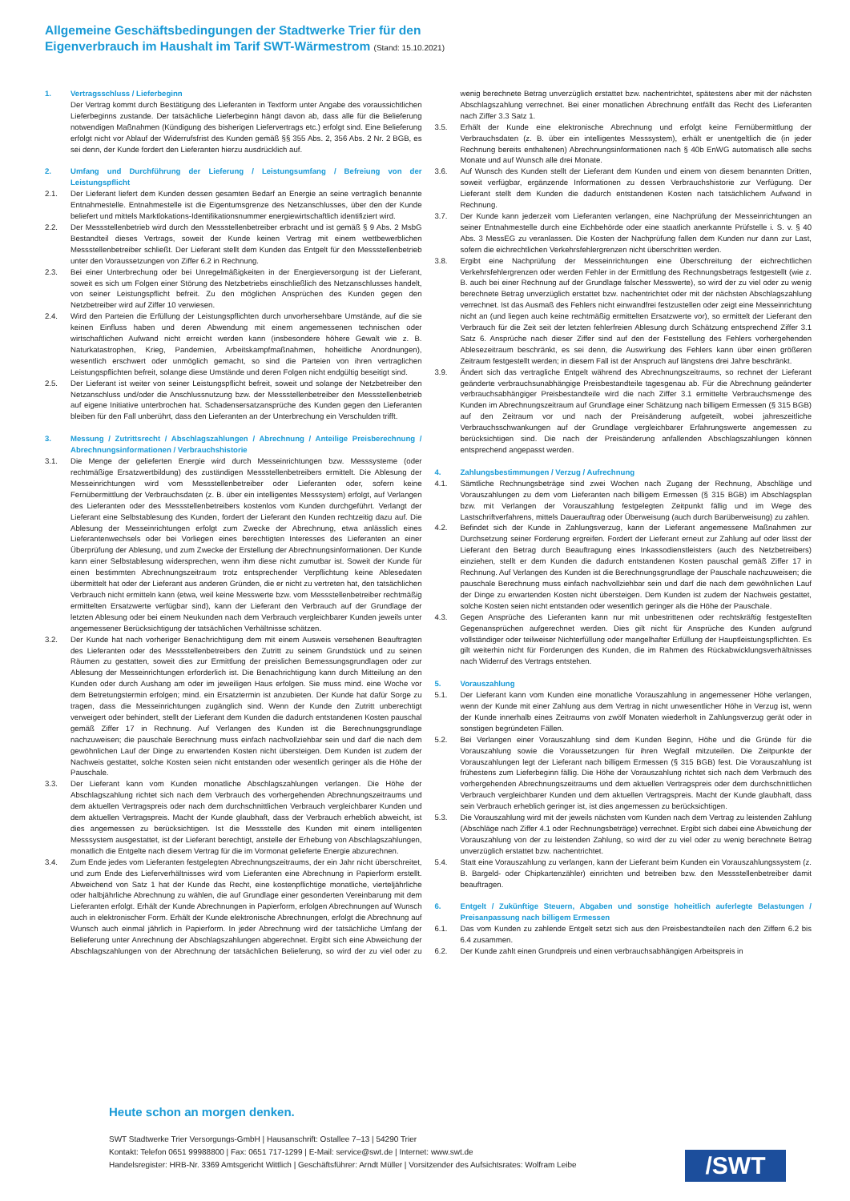Allgemeine Geschäftsbedingungen der Stadtwerke Trier für den
Eigenverbrauch im Haushalt im Tarif SWT-Wärmestrom (Stand: 15.10.2021)
1. Vertragsschluss / Lieferbeginn
Der Vertrag kommt durch Bestätigung des Lieferanten in Textform unter Angabe des voraussichtlichen Lieferbeginns zustande. Der tatsächliche Lieferbeginn hängt davon ab, dass alle für die Belieferung notwendigen Maßnahmen (Kündigung des bisherigen Liefervertrags etc.) erfolgt sind. Eine Belieferung erfolgt nicht vor Ablauf der Widerrufsfrist des Kunden gemäß §§ 355 Abs. 2, 356 Abs. 2 Nr. 2 BGB, es sei denn, der Kunde fordert den Lieferanten hierzu ausdrücklich auf.
2. Umfang und Durchführung der Lieferung / Leistungsumfang / Befreiung von der Leistungspflicht
2.1. Der Lieferant liefert dem Kunden dessen gesamten Bedarf an Energie an seine vertraglich benannte Entnahmestelle. Entnahmestelle ist die Eigentumsgrenze des Netzanschlusses, über den der Kunde beliefert und mittels Marktlokations-Identifikationsnummer energiewirtschaftlich identifiziert wird.
2.2. Der Messstellenbetrieb wird durch den Messstellenbetreiber erbracht und ist gemäß § 9 Abs. 2 MsbG Bestandteil dieses Vertrags, soweit der Kunde keinen Vertrag mit einem wettbewerblichen Messstellenbetreiber schließt. Der Lieferant stellt dem Kunden das Entgelt für den Messstellenbetrieb unter den Voraussetzungen von Ziffer 6.2 in Rechnung.
2.3. Bei einer Unterbrechung oder bei Unregelmäßigkeiten in der Energieversorgung ist der Lieferant, soweit es sich um Folgen einer Störung des Netzbetriebs einschließlich des Netzanschlusses handelt, von seiner Leistungspflicht befreit. Zu den möglichen Ansprüchen des Kunden gegen den Netzbetreiber wird auf Ziffer 10 verwiesen.
2.4. Wird den Parteien die Erfüllung der Leistungspflichten durch unvorhersehbare Umstände, auf die sie keinen Einfluss haben und deren Abwendung mit einem angemessenen technischen oder wirtschaftlichen Aufwand nicht erreicht werden kann (insbesondere höhere Gewalt wie z. B. Naturkatastrophen, Krieg, Pandemien, Arbeitskampfmaßnahmen, hoheitliche Anordnungen), wesentlich erschwert oder unmöglich gemacht, so sind die Parteien von ihren vertraglichen Leistungspflichten befreit, solange diese Umstände und deren Folgen nicht endgültig beseitigt sind.
2.5. Der Lieferant ist weiter von seiner Leistungspflicht befreit, soweit und solange der Netzbetreiber den Netzanschluss und/oder die Anschlussnutzung bzw. der Messstellenbetreiber den Messstellenbetrieb auf eigene Initiative unterbrochen hat. Schadensersatzansprüche des Kunden gegen den Lieferanten bleiben für den Fall unberührt, dass den Lieferanten an der Unterbrechung ein Verschulden trifft.
3. Messung / Zutrittsrecht / Abschlagszahlungen / Abrechnung / Anteilige Preisberechnung / Abrechnungsinformationen / Verbrauchshistorie
3.1. Die Menge der gelieferten Energie wird durch Messeinrichtungen bzw. Messsysteme (oder rechtmäßige Ersatzwertbildung) des zuständigen Messstellenbetreibers ermittelt. Die Ablesung der Messeinrichtungen wird vom Messstellenbetreiber oder Lieferanten oder, sofern keine Fernübermittlung der Verbrauchsdaten (z. B. über ein intelligentes Messsystem) erfolgt, auf Verlangen des Lieferanten oder des Messstellenbetreibers kostenlos vom Kunden durchgeführt. Verlangt der Lieferant eine Selbstablesung des Kunden, fordert der Lieferant den Kunden rechtzeitig dazu auf. Die Ablesung der Messeinrichtungen erfolgt zum Zwecke der Abrechnung, etwa anlässlich eines Lieferantenwechsels oder bei Vorliegen eines berechtigten Interesses des Lieferanten an einer Überprüfung der Ablesung, und zum Zwecke der Erstellung der Abrechnungsinformationen. Der Kunde kann einer Selbstablesung widersprechen, wenn ihm diese nicht zumutbar ist. Soweit der Kunde für einen bestimmten Abrechnungszeitraum trotz entsprechender Verpflichtung keine Ablesedaten übermittelt hat oder der Lieferant aus anderen Gründen, die er nicht zu vertreten hat, den tatsächlichen Verbrauch nicht ermitteln kann (etwa, weil keine Messwerte bzw. vom Messstellenbetreiber rechtmäßig ermittelten Ersatzwerte verfügbar sind), kann der Lieferant den Verbrauch auf der Grundlage der letzten Ablesung oder bei einem Neukunden nach dem Verbrauch vergleichbarer Kunden jeweils unter angemessener Berücksichtigung der tatsächlichen Verhältnisse schätzen.
3.2. Der Kunde hat nach vorheriger Benachrichtigung dem mit einem Ausweis versehenen Beauftragten des Lieferanten oder des Messstellenbetreibers den Zutritt zu seinem Grundstück und zu seinen Räumen zu gestatten, soweit dies zur Ermittlung der preislichen Bemessungsgrundlagen oder zur Ablesung der Messeinrichtungen erforderlich ist. Die Benachrichtigung kann durch Mitteilung an den Kunden oder durch Aushang am oder im jeweiligen Haus erfolgen. Sie muss mind. eine Woche vor dem Betretungstermin erfolgen; mind. ein Ersatztermin ist anzubieten. Der Kunde hat dafür Sorge zu tragen, dass die Messeinrichtungen zugänglich sind. Wenn der Kunde den Zutritt unberechtigt verweigert oder behindert, stellt der Lieferant dem Kunden die dadurch entstandenen Kosten pauschal gemäß Ziffer 17 in Rechnung. Auf Verlangen des Kunden ist die Berechnungsgrundlage nachzuweisen; die pauschale Berechnung muss einfach nachvollziehbar sein und darf die nach dem gewöhnlichen Lauf der Dinge zu erwartenden Kosten nicht übersteigen. Dem Kunden ist zudem der Nachweis gestattet, solche Kosten seien nicht entstanden oder wesentlich geringer als die Höhe der Pauschale.
3.3. Der Lieferant kann vom Kunden monatliche Abschlagszahlungen verlangen. Die Höhe der Abschlagszahlung richtet sich nach dem Verbrauch des vorhergehenden Abrechnungszeitraums und dem aktuellen Vertragspreis oder nach dem durchschnittlichen Verbrauch vergleichbarer Kunden und dem aktuellen Vertragspreis. Macht der Kunde glaubhaft, dass der Verbrauch erheblich abweicht, ist dies angemessen zu berücksichtigen. Ist die Messstelle des Kunden mit einem intelligenten Messsystem ausgestattet, ist der Lieferant berechtigt, anstelle der Erhebung von Abschlagszahlungen, monatlich die Entgelte nach diesem Vertrag für die im Vormonat gelieferte Energie abzurechnen.
3.4. Zum Ende jedes vom Lieferanten festgelegten Abrechnungszeitraums, der ein Jahr nicht überschreitet, und zum Ende des Lieferverhältnisses wird vom Lieferanten eine Abrechnung in Papierform erstellt. Abweichend von Satz 1 hat der Kunde das Recht, eine kostenpflichtige monatliche, vierteljährliche oder halbjährliche Abrechnung zu wählen, die auf Grundlage einer gesonderten Vereinbarung mit dem Lieferanten erfolgt. Erhält der Kunde Abrechnungen in Papierform, erfolgen Abrechnungen auf Wunsch auch in elektronischer Form. Erhält der Kunde elektronische Abrechnungen, erfolgt die Abrechnung auf Wunsch auch einmal jährlich in Papierform. In jeder Abrechnung wird der tatsächliche Umfang der Belieferung unter Anrechnung der Abschlagszahlungen abgerechnet. Ergibt sich eine Abweichung der Abschlagszahlungen von der Abrechnung der tatsächlichen Belieferung, so wird der zu viel oder zu wenig berechnete Betrag unverzüglich erstattet bzw. nachentrichtet, spätestens aber mit der nächsten Abschlagszahlung verrechnet. Bei einer monatlichen Abrechnung entfällt das Recht des Lieferanten nach Ziffer 3.3 Satz 1.
3.5. Erhält der Kunde eine elektronische Abrechnung und erfolgt keine Fernübermittlung der Verbrauchsdaten (z. B. über ein intelligentes Messsystem), erhält er unentgeltlich die (in jeder Rechnung bereits enthaltenen) Abrechnungsinformationen nach § 40b EnWG automatisch alle sechs Monate und auf Wunsch alle drei Monate.
3.6. Auf Wunsch des Kunden stellt der Lieferant dem Kunden und einem von diesem benannten Dritten, soweit verfügbar, ergänzende Informationen zu dessen Verbrauchshistorie zur Verfügung. Der Lieferant stellt dem Kunden die dadurch entstandenen Kosten nach tatsächlichem Aufwand in Rechnung.
3.7. Der Kunde kann jederzeit vom Lieferanten verlangen, eine Nachprüfung der Messeinrichtungen an seiner Entnahmestelle durch eine Eichbehörde oder eine staatlich anerkannte Prüfstelle i. S. v. § 40 Abs. 3 MessEG zu veranlassen. Die Kosten der Nachprüfung fallen dem Kunden nur dann zur Last, sofern die eichrechtlichen Verkehrsfehlergrenzen nicht überschritten werden.
3.8. Ergibt eine Nachprüfung der Messeinrichtungen eine Überschreitung der eichrechtlichen Verkehrsfehlergrenzen oder werden Fehler in der Ermittlung des Rechnungsbetrags festgestellt (wie z. B. auch bei einer Rechnung auf der Grundlage falscher Messwerte), so wird der zu viel oder zu wenig berechnete Betrag unverzüglich erstattet bzw. nachentrichtet oder mit der nächsten Abschlagszahlung verrechnet. Ist das Ausmaß des Fehlers nicht einwandfrei festzustellen oder zeigt eine Messeinrichtung nicht an (und liegen auch keine rechtmäßig ermittelten Ersatzwerte vor), so ermittelt der Lieferant den Verbrauch für die Zeit seit der letzten fehlerfreien Ablesung durch Schätzung entsprechend Ziffer 3.1 Satz 6. Ansprüche nach dieser Ziffer sind auf den der Feststellung des Fehlers vorhergehenden Ablesezeitraum beschränkt, es sei denn, die Auswirkung des Fehlers kann über einen größeren Zeitraum festgestellt werden; in diesem Fall ist der Anspruch auf längstens drei Jahre beschränkt.
3.9. Ändert sich das vertragliche Entgelt während des Abrechnungszeitraums, so rechnet der Lieferant geänderte verbrauchsunabhängige Preisbestandteile tagesgenau ab. Für die Abrechnung geänderter verbrauchsabhängiger Preisbestandteile wird die nach Ziffer 3.1 ermittelte Verbrauchsmenge des Kunden im Abrechnungszeitraum auf Grundlage einer Schätzung nach billigem Ermessen (§ 315 BGB) auf den Zeitraum vor und nach der Preisänderung aufgeteilt, wobei jahreszeitliche Verbrauchsschwankungen auf der Grundlage vergleichbarer Erfahrungswerte angemessen zu berücksichtigen sind. Die nach der Preisänderung anfallenden Abschlagszahlungen können entsprechend angepasst werden.
4. Zahlungsbestimmungen / Verzug / Aufrechnung
4.1. Sämtliche Rechnungsbeträge sind zwei Wochen nach Zugang der Rechnung, Abschläge und Vorauszahlungen zu dem vom Lieferanten nach billigem Ermessen (§ 315 BGB) im Abschlagsplan bzw. mit Verlangen der Vorauszahlung festgelegten Zeitpunkt fällig und im Wege des Lastschriftverfahrens, mittels Dauerauftrag oder Überweisung (auch durch Barüberweisung) zu zahlen.
4.2. Befindet sich der Kunde in Zahlungsverzug, kann der Lieferant angemessene Maßnahmen zur Durchsetzung seiner Forderung ergreifen. Fordert der Lieferant erneut zur Zahlung auf oder lässt der Lieferant den Betrag durch Beauftragung eines Inkassodienstleisters (auch des Netzbetreibers) einziehen, stellt er dem Kunden die dadurch entstandenen Kosten pauschal gemäß Ziffer 17 in Rechnung. Auf Verlangen des Kunden ist die Berechnungsgrundlage der Pauschale nachzuweisen; die pauschale Berechnung muss einfach nachvollziehbar sein und darf die nach dem gewöhnlichen Lauf der Dinge zu erwartenden Kosten nicht übersteigen. Dem Kunden ist zudem der Nachweis gestattet, solche Kosten seien nicht entstanden oder wesentlich geringer als die Höhe der Pauschale.
4.3. Gegen Ansprüche des Lieferanten kann nur mit unbestrittenen oder rechtskräftig festgestellten Gegenansprüchen aufgerechnet werden. Dies gilt nicht für Ansprüche des Kunden aufgrund vollständiger oder teilweiser Nichterfüllung oder mangelhafter Erfüllung der Hauptleistungspflichten. Es gilt weiterhin nicht für Forderungen des Kunden, die im Rahmen des Rückabwicklungsverhältnisses nach Widerruf des Vertrags entstehen.
5. Vorauszahlung
5.1. Der Lieferant kann vom Kunden eine monatliche Vorauszahlung in angemessener Höhe verlangen, wenn der Kunde mit einer Zahlung aus dem Vertrag in nicht unwesentlicher Höhe in Verzug ist, wenn der Kunde innerhalb eines Zeitraums von zwölf Monaten wiederholt in Zahlungsverzug gerät oder in sonstigen begründeten Fällen.
5.2. Bei Verlangen einer Vorauszahlung sind dem Kunden Beginn, Höhe und die Gründe für die Vorauszahlung sowie die Voraussetzungen für ihren Wegfall mitzuteilen. Die Zeitpunkte der Vorauszahlungen legt der Lieferant nach billigem Ermessen (§ 315 BGB) fest. Die Vorauszahlung ist frühestens zum Lieferbeginn fällig. Die Höhe der Vorauszahlung richtet sich nach dem Verbrauch des vorhergehenden Abrechnungszeitraums und dem aktuellen Vertragspreis oder dem durchschnittlichen Verbrauch vergleichbarer Kunden und dem aktuellen Vertragspreis. Macht der Kunde glaubhaft, dass sein Verbrauch erheblich geringer ist, ist dies angemessen zu berücksichtigen.
5.3. Die Vorauszahlung wird mit der jeweils nächsten vom Kunden nach dem Vertrag zu leistenden Zahlung (Abschläge nach Ziffer 4.1 oder Rechnungsbeträge) verrechnet. Ergibt sich dabei eine Abweichung der Vorauszahlung von der zu leistenden Zahlung, so wird der zu viel oder zu wenig berechnete Betrag unverzüglich erstattet bzw. nachentrichtet.
5.4. Statt eine Vorauszahlung zu verlangen, kann der Lieferant beim Kunden ein Vorauszahlungssystem (z. B. Bargeld- oder Chipkartenzähler) einrichten und betreiben bzw. den Messstellenbetreiber damit beauftragen.
6. Entgelt / Zukünftige Steuern, Abgaben und sonstige hoheitlich auferlegte Belastungen / Preisanpassung nach billigem Ermessen
6.1. Das vom Kunden zu zahlende Entgelt setzt sich aus den Preisbestandteilen nach den Ziffern 6.2 bis 6.4 zusammen.
6.2. Der Kunde zahlt einen Grundpreis und einen verbrauchsabhängigen Arbeitspreis in
Heute schon an morgen denken.
SWT Stadtwerke Trier Versorgungs-GmbH | Hausanschrift: Ostallee 7–13 | 54290 Trier
Kontakt: Telefon 0651 99988800 | Fax: 0651 717-1299 | E-Mail: service@swt.de | Internet: www.swt.de
Handelsregister: HRB-Nr. 3369 Amtsgericht Wittlich | Geschäftsführer: Arndt Müller | Vorsitzender des Aufsichtsrates: Wolfram Leibe
/SWT